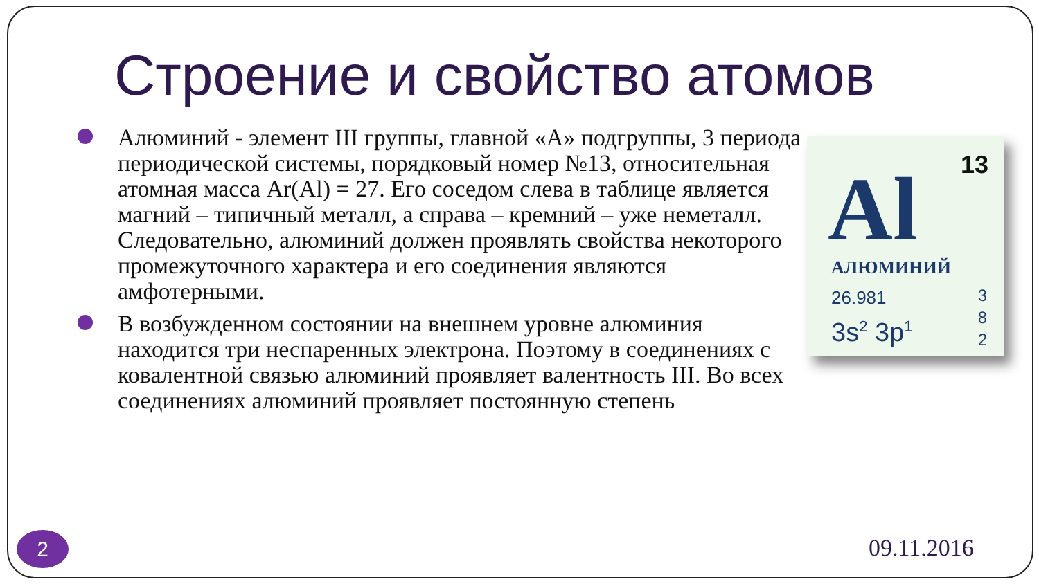Строение и свойство атомов
Алюминий - элемент III группы, главной «А» подгруппы, 3 периода периодической системы, порядковый номер №13, относительная атомная масса Ar(Al) = 27. Его соседом слева в таблице является магний – типичный металл, а справа – кремний – уже неметалл. Следовательно, алюминий должен проявлять свойства некоторого промежуточного характера и его соединения являются амфотерными.
В возбужденном состоянии на внешнем уровне алюминия находится три неспаренных электрона. Поэтому в соединениях с ковалентной связью алюминий проявляет валентность III. Во всех соединениях алюминий проявляет постоянную степень
13 Al
АЛЮМИНИЙ
26.981
3s<sup>2</sup> 3p<sup>1</sup>
3
8
2
2 09.11.2016